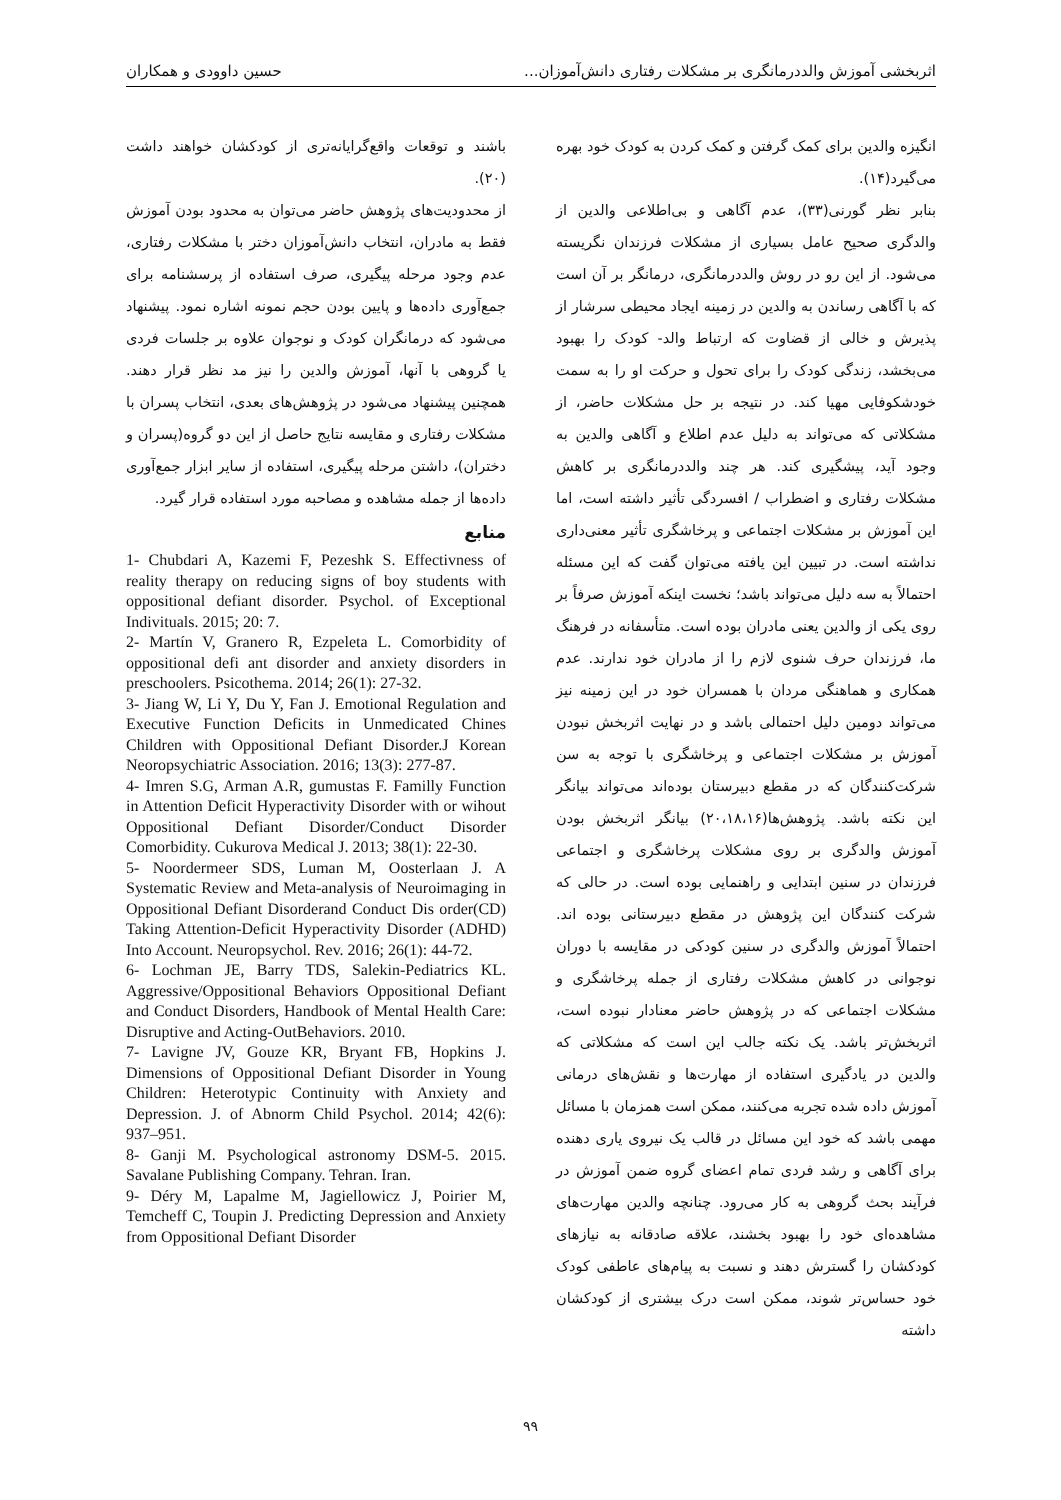اثربخشی آموزش والددرمانگری بر مشکلات رفتاری دانش‌آموزان... حسین داوودی و همکاران
انگیزه والدین برای کمک گرفتن و کمک کردن به کودک خود بهره می‌گیرد(۱۴).
بنابر نظر گورنی(۳۳)، عدم آگاهی و بی‌اطلاعی والدین از والدگری صحیح عامل بسیاری از مشکلات فرزندان نگریسته می‌شود. از این رو در روش والددرمانگری، درمانگر بر آن است که با آگاهی رساندن به والدین در زمینه ایجاد محیطی سرشار از پذیرش و خالی از قضاوت که ارتباط والد- کودک را بهبود می‌بخشد، زندگی کودک را برای تحول و حرکت او را به سمت خودشکوفایی مهیا کند. در نتیجه بر حل مشکلات حاضر، از مشکلاتی که می‌تواند به دلیل عدم اطلاع و آگاهی والدین به وجود آید، پیشگیری کند. هر چند والددرمانگری بر کاهش مشکلات رفتاری و اضطراب / افسردگی تأثیر داشته است، اما این آموزش بر مشکلات اجتماعی و پرخاشگری تأثیر معنی‌داری نداشته است. در تبیین این یافته می‌توان گفت که این مسئله احتمالاً به سه دلیل می‌تواند باشد؛ نخست اینکه آموزش صرفاً بر روی یکی از والدین یعنی مادران بوده است. متأسفانه در فرهنگ ما، فرزندان حرف شنوی لازم را از مادران خود ندارند. عدم همکاری و هماهنگی مردان با همسران خود در این زمینه نیز می‌تواند دومین دلیل احتمالی باشد و در نهایت اثربخش نبودن آموزش بر مشکلات اجتماعی و پرخاشگری با توجه به سن شرکت‌کنندگان که در مقطع دبیرستان بوده‌اند می‌تواند بیانگر این نکته باشد. پژوهش‌ها(۲۰،۱۸،۱۶) بیانگر اثربخش بودن آموزش والدگری بر روی مشکلات پرخاشگری و اجتماعی فرزندان در سنین ابتدایی و راهنمایی بوده است. در حالی که شرکت کنندگان این پژوهش در مقطع دبیرستانی بوده اند. احتمالاً آموزش والدگری در سنین کودکی در مقایسه با دوران نوجوانی در کاهش مشکلات رفتاری از جمله پرخاشگری و مشکلات اجتماعی که در پژوهش حاضر معنادار نبوده است، اثربخش‌تر باشد. یک نکته جالب این است که مشکلاتی که والدین در یادگیری استفاده از مهارت‌ها و نقش‌های درمانی آموزش داده شده تجربه می‌کنند، ممکن است همزمان با مسائل مهمی باشد که خود این مسائل در قالب یک نیروی یاری دهنده برای آگاهی و رشد فردی تمام اعضای گروه ضمن آموزش در فرآیند بحث گروهی به کار می‌رود. چنانچه والدین مهارت‌های مشاهده‌ای خود را بهبود بخشند، علاقه صادقانه به نیازهای کودکشان را گسترش دهند و نسبت به پیام‌های عاطفی کودک خود حساس‌تر شوند، ممکن است درک بیشتری از کودکشان داشته
باشند و توقعات واقع‌گرایانه‌تری از کودکشان خواهند داشت (۲۰).
از محدودیت‌های پژوهش حاضر می‌توان به محدود بودن آموزش فقط به مادران، انتخاب دانش‌آموزان دختر با مشکلات رفتاری، عدم وجود مرحله پیگیری، صرف استفاده از پرسشنامه برای جمع‌آوری داده‌ها و پایین بودن حجم نمونه اشاره نمود. پیشنهاد می‌شود که درمانگران کودک و نوجوان علاوه بر جلسات فردی یا گروهی با آنها، آموزش والدین را نیز مد نظر قرار دهند. همچنین پیشنهاد می‌شود در پژوهش‌های بعدی، انتخاب پسران با مشکلات رفتاری و مقایسه نتایج حاصل از این دو گروه(پسران و دختران)، داشتن مرحله پیگیری، استفاده از سایر ابزار جمع‌آوری داده‌ها از جمله مشاهده و مصاحبه مورد استفاده قرار گیرد.
منابع
1- Chubdari A, Kazemi F, Pezeshk S. Effectivness of reality therapy on reducing signs of boy students with oppositional defiant disorder. Psychol. of Exceptional Indivituals. 2015; 20: 7.
2- Martín V, Granero R, Ezpeleta L. Comorbidity of oppositional defi ant disorder and anxiety disorders in preschoolers. Psicothema. 2014; 26(1): 27-32.
3- Jiang W, Li Y, Du Y, Fan J. Emotional Regulation and Executive Function Deficits in Unmedicated Chines Children with Oppositional Defiant Disorder.J Korean Neoropsychiatric Association. 2016; 13(3): 277-87.
4- Imren S.G, Arman A.R, gumustas F. Familly Function in Attention Deficit Hyperactivity Disorder with or wihout Oppositional Defiant Disorder/Conduct Disorder Comorbidity. Cukurova Medical J. 2013; 38(1): 22-30.
5- Noordermeer SDS, Luman M, Oosterlaan J. A Systematic Review and Meta-analysis of Neuroimaging in Oppositional Defiant Disorderand Conduct Dis order(CD) Taking Attention-Deficit Hyperactivity Disorder (ADHD) Into Account. Neuropsychol. Rev. 2016; 26(1): 44-72.
6- Lochman JE, Barry TDS, Salekin-Pediatrics KL. Aggressive/Oppositional Behaviors Oppositional Defiant and Conduct Disorders, Handbook of Mental Health Care: Disruptive and Acting-OutBehaviors. 2010.
7- Lavigne JV, Gouze KR, Bryant FB, Hopkins J. Dimensions of Oppositional Defiant Disorder in Young Children: Heterotypic Continuity with Anxiety and Depression. J. of Abnorm Child Psychol. 2014; 42(6): 937–951.
8- Ganji M. Psychological astronomy DSM-5. 2015. Savalane Publishing Company. Tehran. Iran.
9- Déry M, Lapalme M, Jagiellowicz J, Poirier M, Temcheff C, Toupin J. Predicting Depression and Anxiety from Oppositional Defiant Disorder
۹۹